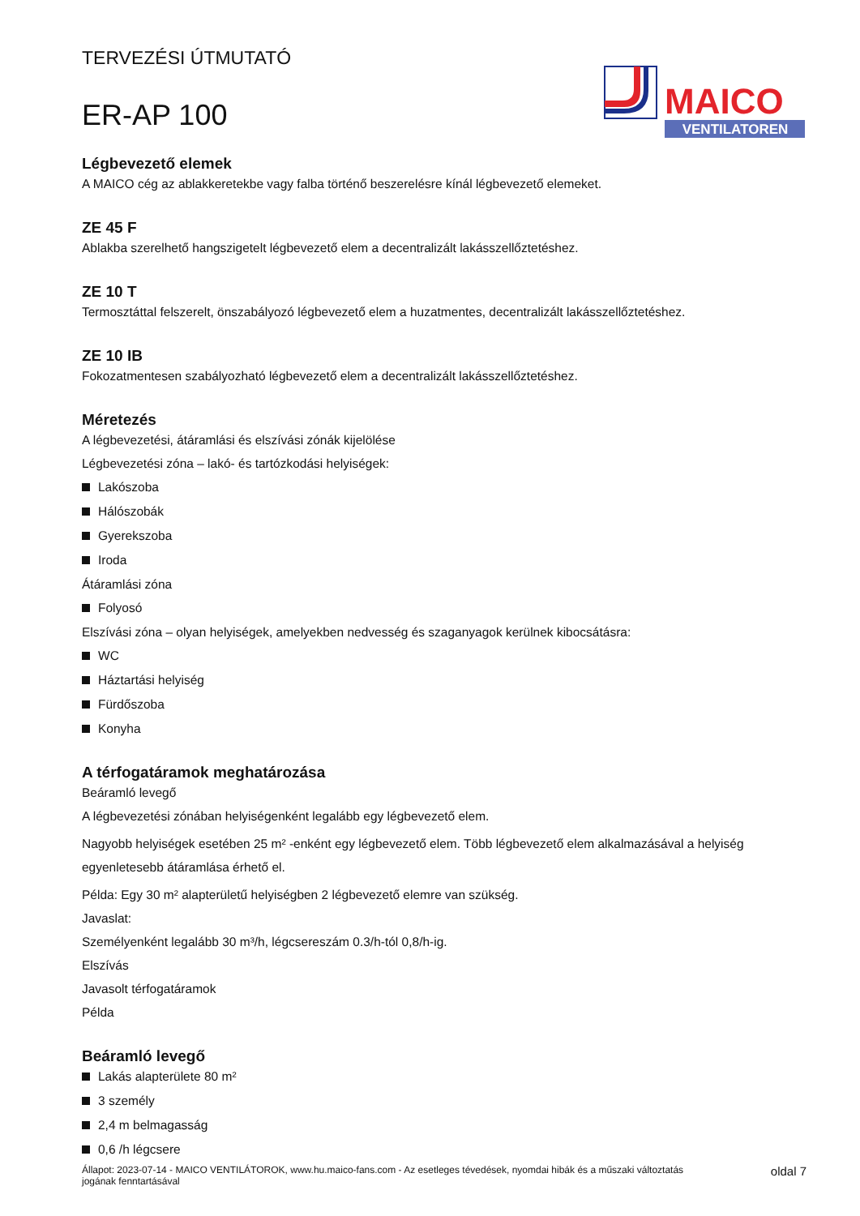TERVEZÉSI ÚTMUTATÓ
ER-AP 100
MAICO
VENTILATOREN
Légbevezető elemek
A MAICO cég az ablakkeretekbe vagy falba történő beszerelésre kínál légbevezető elemeket.
ZE 45 F
Ablakba szerelhető hangszigetelt légbevezető elem a decentralizált lakásszellőztetéshez.
ZE 10 T
Termosztáttal felszerelt, önszabályozó légbevezető elem a huzatmentes, decentralizált lakásszellőztetéshez.
ZE 10 IB
Fokozatmentesen szabályozható légbevezető elem a decentralizált lakásszellőztetéshez.
Méretezés
A légbevezetési, átáramlási és elszívási zónák kijelölése
Légbevezetési zóna – lakó- és tartózkodási helyiségek:
Lakószoba
Hálószobák
Gyerekszoba
Iroda
Átáramlási zóna
Folyosó
Elszívási zóna – olyan helyiségek, amelyekben nedvesség és szaganyagok kerülnek kibocsátásra:
WC
Háztartási helyiség
Fürdőszoba
Konyha
A térfogatáramok meghatározása
Beáramló levegő
A légbevezetési zónában helyiségenként legalább egy légbevezető elem.
Nagyobb helyiségek esetében 25 m² -enként egy légbevezető elem. Több légbevezető elem alkalmazásával a helyiség egyenletesebb átáramlása érhető el.
Példa: Egy 30 m² alapterületű helyiségben 2 légbevezető elemre van szükség.
Javaslat:
Személyenként legalább 30 m³/h, légcsereszám 0.3/h-tól 0,8/h-ig.
Elszívás
Javasolt térfogatáramok
Példa
Beáramló levegő
Lakás alapterülete 80 m²
3 személy
2,4 m belmagasság
0,6 /h légcsere
Állapot: 2023-07-14 - MAICO VENTILÁTOROK, www.hu.maico-fans.com - Az esetleges tévedések, nyomdai hibák és a műszaki változtatás
jogának fenntartásával
oldal 7